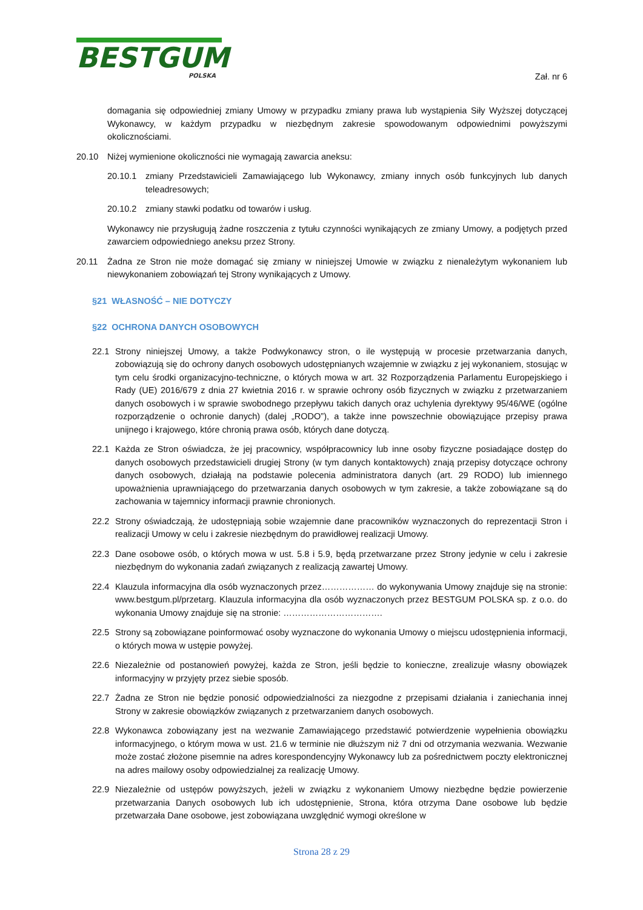BESTGUM
POLSKA
Zał. nr 6
domagania się odpowiedniej zmiany Umowy w przypadku zmiany prawa lub wystąpienia Siły Wyższej dotyczącej Wykonawcy, w każdym przypadku w niezbędnym zakresie spowodowanym odpowiednimi powyższymi okolicznościami.
20.10 Niżej wymienione okoliczności nie wymagają zawarcia aneksu:
20.10.1 zmiany Przedstawicieli Zamawiającego lub Wykonawcy, zmiany innych osób funkcyjnych lub danych teleadresowych;
20.10.2 zmiany stawki podatku od towarów i usług.
Wykonawcy nie przysługują żadne roszczenia z tytułu czynności wynikających ze zmiany Umowy, a podjętych przed zawarciem odpowiedniego aneksu przez Strony.
20.11 Żadna ze Stron nie może domagać się zmiany w niniejszej Umowie w związku z nienależytym wykonaniem lub niewykonaniem zobowiązań tej Strony wynikających z Umowy.
§21 WŁASNOŚĆ – NIE DOTYCZY
§22 OCHRONA DANYCH OSOBOWYCH
22.1 Strony niniejszej Umowy, a także Podwykonawcy stron, o ile występują w procesie przetwarzania danych, zobowiązują się do ochrony danych osobowych udostępnianych wzajemnie w związku z jej wykonaniem, stosując w tym celu środki organizacyjno-techniczne, o których mowa w art. 32 Rozporządzenia Parlamentu Europejskiego i Rady (UE) 2016/679 z dnia 27 kwietnia 2016 r. w sprawie ochrony osób fizycznych w związku z przetwarzaniem danych osobowych i w sprawie swobodnego przepływu takich danych oraz uchylenia dyrektywy 95/46/WE (ogólne rozporządzenie o ochronie danych) (dalej „RODO”), a także inne powszechnie obowiązujące przepisy prawa unijnego i krajowego, które chronią prawa osób, których dane dotyczą.
22.1 Każda ze Stron oświadcza, że jej pracownicy, współpracownicy lub inne osoby fizyczne posiadające dostęp do danych osobowych przedstawicieli drugiej Strony (w tym danych kontaktowych) znają przepisy dotyczące ochrony danych osobowych, działają na podstawie polecenia administratora danych (art. 29 RODO) lub imiennego upoważnienia uprawniającego do przetwarzania danych osobowych w tym zakresie, a także zobowiązane są do zachowania w tajemnicy informacji prawnie chronionych.
22.2 Strony oświadczają, że udostępniają sobie wzajemnie dane pracowników wyznaczonych do reprezentacji Stron i realizacji Umowy w celu i zakresie niezbędnym do prawidłowej realizacji Umowy.
22.3 Dane osobowe osób, o których mowa w ust. 5.8 i 5.9, będą przetwarzane przez Strony jedynie w celu i zakresie niezbędnym do wykonania zadań związanych z realizacją zawartej Umowy.
22.4 Klauzula informacyjna dla osób wyznaczonych przez……………… do wykonywania Umowy znajduje się na stronie: www.bestgum.pl/przetarg. Klauzula informacyjna dla osób wyznaczonych przez BESTGUM POLSKA sp. z o.o. do wykonania Umowy znajduje się na stronie: …………………………….
22.5 Strony są zobowiązane poinformować osoby wyznaczone do wykonania Umowy o miejscu udostępnienia informacji, o których mowa w ustępie powyżej.
22.6 Niezależnie od postanowień powyżej, każda ze Stron, jeśli będzie to konieczne, zrealizuje własny obowiązek informacyjny w przyjęty przez siebie sposób.
22.7 Żadna ze Stron nie będzie ponosić odpowiedzialności za niezgodne z przepisami działania i zaniechania innej Strony w zakresie obowiązków związanych z przetwarzaniem danych osobowych.
22.8 Wykonawca zobowiązany jest na wezwanie Zamawiającego przedstawić potwierdzenie wypełnienia obowiązku informacyjnego, o którym mowa w ust. 21.6 w terminie nie dłuższym niż 7 dni od otrzymania wezwania. Wezwanie może zostać złożone pisemnie na adres korespondencyjny Wykonawcy lub za pośrednictwem poczty elektronicznej na adres mailowy osoby odpowiedzialnej za realizację Umowy.
22.9 Niezależnie od ustępów powyższych, jeżeli w związku z wykonaniem Umowy niezbędne będzie powierzenie przetwarzania Danych osobowych lub ich udostępnienie, Strona, która otrzyma Dane osobowe lub będzie przetwarzała Dane osobowe, jest zobowiązana uwzględnić wymogi określone w
Strona 28 z 29